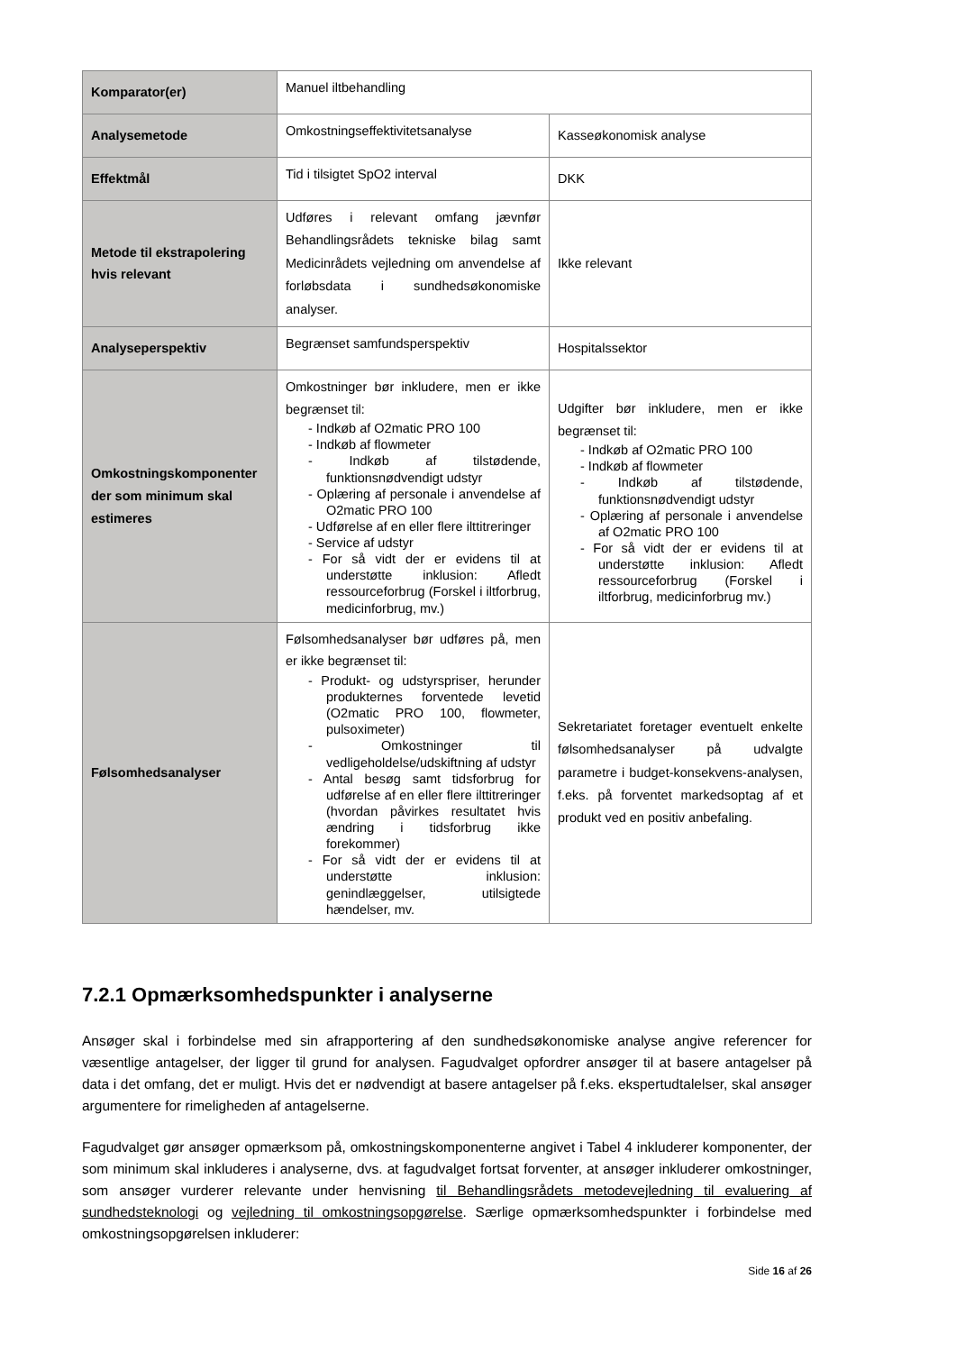| Komparator(er) | Manuel iltbehandling | |
| Analysemetode | Omkostningseffektivitetsanalyse | Kasseøkonomisk analyse |
| Effektmål | Tid i tilsigtet SpO2 interval | DKK |
| Metode til ekstrapolering hvis relevant | Udføres i relevant omfang jævnfør Behandlingsrådets tekniske bilag samt Medicinrådets vejledning om anvendelse af forløbsdata i sundhedsøkonomiske analyser. | Ikke relevant |
| Analyseperspektiv | Begrænset samfundsperspektiv | Hospitalssektor |
| Omkostningskomponenter der som minimum skal estimeres | Omkostninger bør inkludere, men er ikke begrænset til: - Indkøb af O2matic PRO 100 - Indkøb af flowmeter - Indkøb af tilstødende, funktionsnødvendigt udstyr - Oplæring af personale i anvendelse af O2matic PRO 100 - Udførelse af en eller flere ilttitreringer - Service af udstyr - For så vidt der er evidens til at understøtte inklusion: Afledt ressourceforbrug (Forskel i iltforbrug, medicinforbrug, mv.) | Udgifter bør inkludere, men er ikke begrænset til: - Indkøb af O2matic PRO 100 - Indkøb af flowmeter - Indkøb af tilstødende, funktionsnødvendigt udstyr - Oplæring af personale i anvendelse af O2matic PRO 100 - For så vidt der er evidens til at understøtte inklusion: Afledt ressourceforbrug (Forskel i iltforbrug, medicinforbrug mv.) |
| Følsomhedsanalyser | Følsomhedsanalyser bør udføres på, men er ikke begrænset til: - Produkt- og udstyrspriser, herunder produkternes forventede levetid (O2matic PRO 100, flowmeter, pulsoximeter) - Omkostninger til vedligeholdelse/udskiftning af udstyr - Antal besøg samt tidsforbrug for udførelse af en eller flere ilttitreringer (hvordan påvirkes resultatet hvis ændring i tidsforbrug ikke forekommer) - For så vidt der er evidens til at understøtte inklusion: genindlæggelser, utilsigtede hændelser, mv. | Sekretariatet foretager eventuelt enkelte følsomhedsanalyser på udvalgte parametre i budget-konsekvens-analysen, f.eks. på forventet markedsoptag af et produkt ved en positiv anbefaling. |
7.2.1 Opmærksomhedspunkter i analyserne
Ansøger skal i forbindelse med sin afrapportering af den sundhedsøkonomiske analyse angive referencer for væsentlige antagelser, der ligger til grund for analysen. Fagudvalget opfordrer ansøger til at basere antagelser på data i det omfang, det er muligt. Hvis det er nødvendigt at basere antagelser på f.eks. ekspertudtalelser, skal ansøger argumentere for rimeligheden af antagelserne.
Fagudvalget gør ansøger opmærksom på, omkostningskomponenterne angivet i Tabel 4 inkluderer komponenter, der som minimum skal inkluderes i analyserne, dvs. at fagudvalget fortsat forventer, at ansøger inkluderer omkostninger, som ansøger vurderer relevante under henvisning til Behandlingsrådets metodevejledning til evaluering af sundhedsteknologi og vejledning til omkostningsopgørelse. Særlige opmærksomhedspunkter i forbindelse med omkostningsopgørelsen inkluderer:
Side 16 af 26